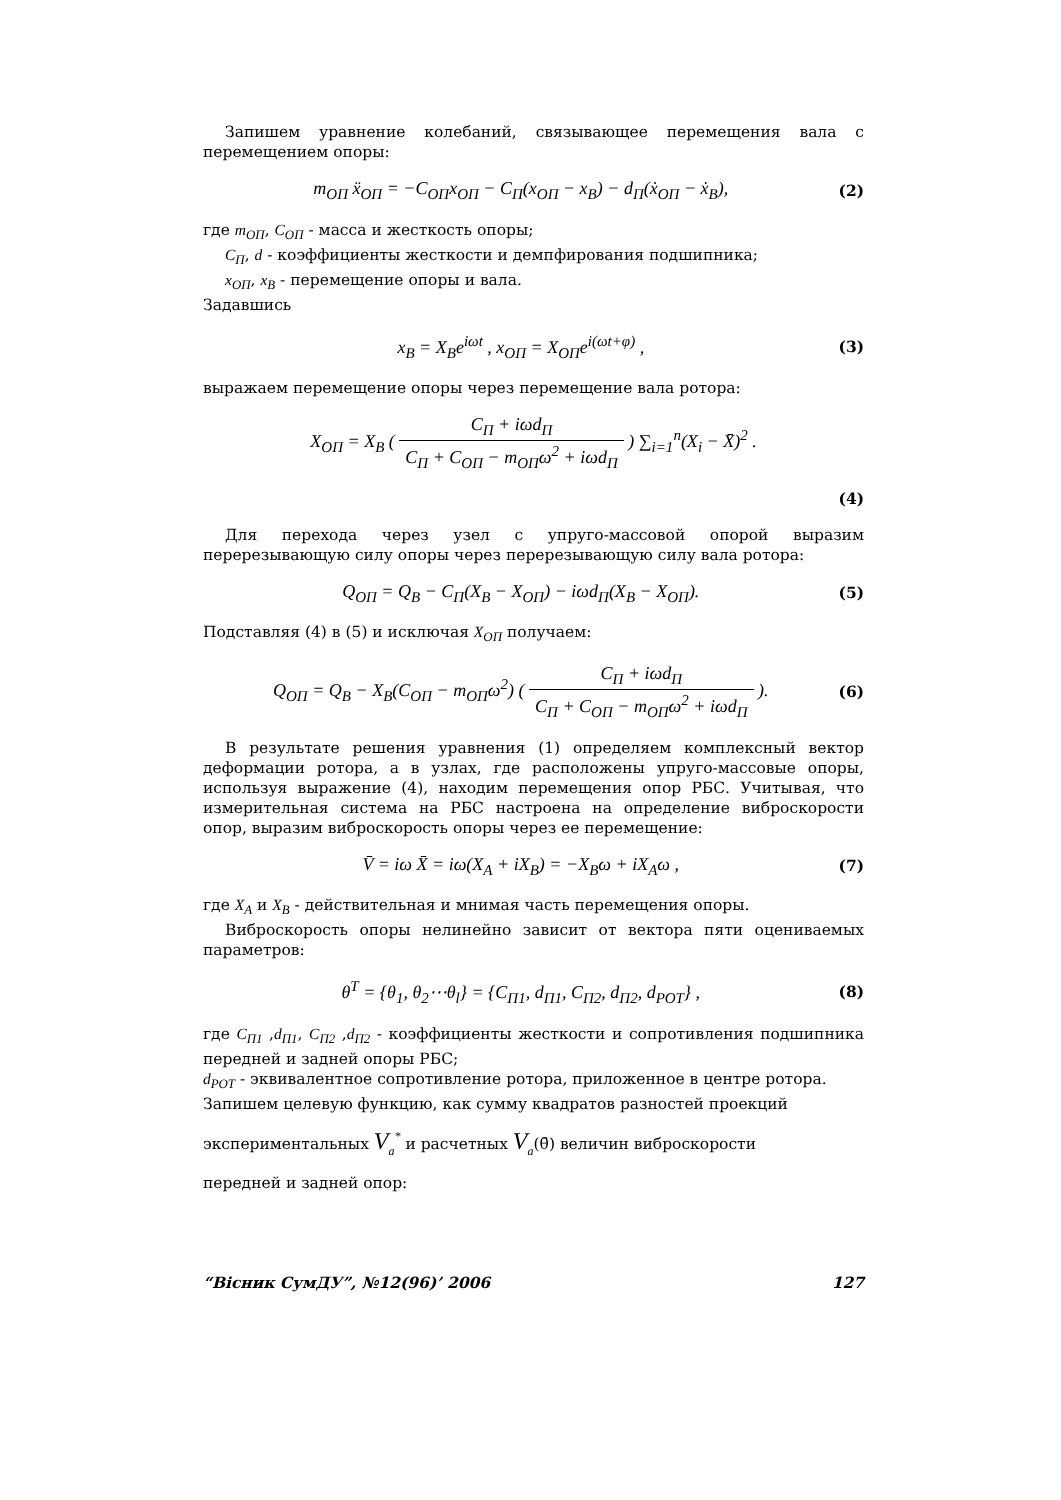Запишем уравнение колебаний, связывающее перемещения вала с перемещением опоры:
m<sub>ОП</sub> ẍ<sub>ОП</sub> = −C<sub>ОП</sub>x<sub>ОП</sub> − C<sub>П</sub>(x<sub>ОП</sub> − x<sub>В</sub>) − d<sub>П</sub>(ẋ<sub>ОП</sub> − ẋ<sub>В</sub>), (2)
где m<sub>ОП</sub>, C<sub>ОП</sub> - масса и жесткость опоры;
C<sub>П</sub>, d - коэффициенты жесткости и демпфирования подшипника;
x<sub>ОП</sub>, x<sub>В</sub> - перемещение опоры и вала.
Задавшись
x<sub>B</sub> = X<sub>B</sub>e<sup>iωt</sup> , x<sub>ОП</sub> = X<sub>ОП</sub>e<sup>i(ωt+φ)</sup> , (3)
выражаем перемещение опоры через перемещение вала ротора:
X<sub>ОП</sub> = X<sub>B</sub> ( C<sub>П</sub> + iωd<sub>П</sub> C<sub>П</sub> + C<sub>ОП</sub> − m<sub>ОП</sub>ω<sup>2</sup> + iωd<sub>П</sub> ) ∑<sub>i=1</sub><sup>n</sup>(X<sub>i</sub> − X̄)<sup>2</sup> .
(4)
Для перехода через узел с упруго-массовой опорой выразим перерезывающую силу опоры через перерезывающую силу вала ротора:
Q<sub>ОП</sub> = Q<sub>B</sub> − C<sub>П</sub>(X<sub>B</sub> − X<sub>ОП</sub>) − iωd<sub>П</sub>(X<sub>B</sub> − X<sub>ОП</sub>). (5)
Подставляя (4) в (5) и исключая X<sub>ОП</sub> получаем:
Q<sub>ОП</sub> = Q<sub>B</sub> − X<sub>B</sub>(C<sub>ОП</sub> − m<sub>ОП</sub>ω<sup>2</sup>) ( C<sub>П</sub> + iωd<sub>П</sub> C<sub>П</sub> + C<sub>ОП</sub> − m<sub>ОП</sub>ω<sup>2</sup> + iωd<sub>П</sub> ). (6)
В результате решения уравнения (1) определяем комплексный вектор деформации ротора, а в узлах, где расположены упруго-массовые опоры, используя выражение (4), находим перемещения опор РБС. Учитывая, что измерительная система на РБС настроена на определение виброскорости опор, выразим виброскорость опоры через ее перемещение:
V̄ = iω X̄ = iω(X<sub>A</sub> + iX<sub>B</sub>) = −X<sub>B</sub>ω + iX<sub>A</sub>ω , (7)
где X<sub>A</sub> и X<sub>B</sub> - действительная и мнимая часть перемещения опоры.
Виброскорость опоры нелинейно зависит от вектора пяти оцениваемых параметров:
θ<sup>T</sup> = {θ<sub>1</sub>, θ<sub>2</sub>⋯θ<sub>l</sub>} = {C<sub>П1</sub>, d<sub>П1</sub>, C<sub>П2</sub>, d<sub>П2</sub>, d<sub>РОТ</sub>} , (8)
где C<sub>П1</sub> ,d<sub>П1</sub>, C<sub>П2</sub> ,d<sub>П2</sub> - коэффициенты жесткости и сопротивления подшипника передней и задней опоры РБС;
d<sub>РОТ</sub> - эквивалентное сопротивление ротора, приложенное в центре ротора.
Запишем целевую функцию, как сумму квадратов разностей проекций
экспериментальных V<sub>a</sub><sup>*</sup> и расчетных V<sub>a</sub>(θ̄) величин виброскорости
передней и задней опор:
“Вісник СумДУ”, №12(96)’ 2006 127